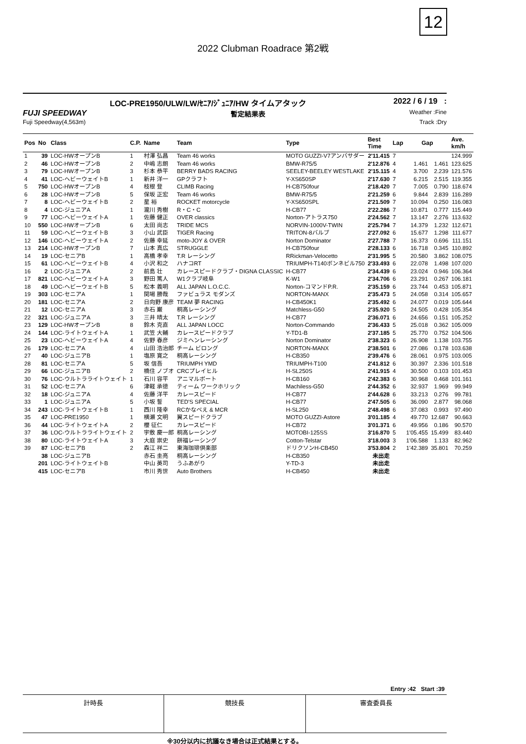12
2022 Clubman Roadrace 第2戦
LOC-PRE1950/ULW/LW/ｾﾆｱ/ｼﾞｭﾆｱ/HW タイムアタック 2022 / 6 / 19 :
FUJI SPEEDWAY 暫定結果表 Weather :Fine
Fuji Speedway(4,563m) Track :Dry
| Pos | No | Class | C.P. | Name | Team | Type | Best Time | Lap | Gap | | Ave. km/h |
| --- | --- | --- | --- | --- | --- | --- | --- | --- | --- | --- | --- |
| 1 | 39 | LOC-HWオープンB | 1 | 村澤 弘昌 | Team 46 works | MOTO GUZZI-V7アンバサダー | 2'11.415 | 7 | | | 124.999 |
| 2 | 46 | LOC-HWオープンB | 2 | 中嶋 志朗 | Team 46 works | BMW-R75/5 | 2'12.876 | 4 | 1.461 | 1.461 | 123.625 |
| 3 | 79 | LOC-HWオープンB | 3 | 杉本 恭平 | BERRY BADS RACING | SEELEY-BEELEY WESTLAKE | 2'15.115 | 4 | 3.700 | 2.239 | 121.576 |
| 4 | 41 | LOC-ヘビーウェイトB | 1 | 新井 洋一 | GPクラフト | Y-XS650SP | 2'17.630 | 7 | 6.215 | 2.515 | 119.355 |
| 5 | 750 | LOC-HWオープンB | 4 | 枝根 登 | CLIMB Racing | H-CB750four | 2'18.420 | 7 | 7.005 | 0.790 | 118.674 |
| 6 | 28 | LOC-HWオープンB | 5 | 保坂 正宏 | Team 46 works | BMW-R75/5 | 2'21.259 | 6 | 9.844 | 2.839 | 116.289 |
| 7 | 8 | LOC-ヘビーウェイトB | 2 | 星 裕 | ROCKET motorcycle | Y-XS650SPL | 2'21.509 | 7 | 10.094 | 0.250 | 116.083 |
| 8 | 4 | LOC-ジュニアA | 1 | 瀧川 秀樹 | R・C・C | H-CB77 | 2'22.286 | 7 | 10.871 | 0.777 | 115.449 |
| 9 | 77 | LOC-ヘビーウェイトA | 1 | 佐藤 健正 | OVER classics | Norton-アトラス750 | 2'24.562 | 7 | 13.147 | 2.276 | 113.632 |
| 10 | 550 | LOC-HWオープンB | 6 | 太田 尚志 | TRIDE MCS | NORVIN-1000V-TWIN | 2'25.794 | 7 | 14.379 | 1.232 | 112.671 |
| 11 | 59 | LOC-ヘビーウェイトB | 3 | 小山 武臣 | TIGER Racing | TRITON-8バルブ | 2'27.092 | 6 | 15.677 | 1.298 | 111.677 |
| 12 | 146 | LOC-ヘビーウェイトA | 2 | 佐藤 幸延 | moto-JOY & OVER | Norton Dominator | 2'27.788 | 7 | 16.373 | 0.696 | 111.151 |
| 13 | 214 | LOC-HWオープンB | 7 | 山本 真広 | STRUGGLE | H-CB750four | 2'28.133 | 6 | 16.718 | 0.345 | 110.892 |
| 14 | 19 | LOC-セニアB | 1 | 高橋 孝幸 | T.R レーシング | RRickman-Velocetto | 2'31.995 | 5 | 20.580 | 3.862 | 108.075 |
| 15 | 61 | LOC-ヘビーウェイトB | 4 | 小沢 和之 | ハナコRT | TRIUMPH-T140ボンネビル750 | 2'33.493 | 6 | 22.078 | 1.498 | 107.020 |
| 16 | 2 | LOC-ジュニアA | 2 | 前島 壮 | カレースピードクラブ・DIGNA CLASSIC | H-CB77 | 2'34.439 | 6 | 23.024 | 0.946 | 106.364 |
| 17 | 821 | LOC-ヘビーウェイトA | 3 | 野田 篤人 | W1クラブ岐阜 | K-W1 | 2'34.706 | 6 | 23.291 | 0.267 | 106.181 |
| 18 | 49 | LOC-ヘビーウェイトB | 5 | 松本 義明 | ALL JAPAN L.O.C.C. | Norton-コマンドP.R. | 2'35.159 | 6 | 23.744 | 0.453 | 105.871 |
| 19 | 303 | LOC-セニアA | 1 | 関場 勝哉 | ファビュラス モダンズ | NORTON-MANX | 2'35.473 | 5 | 24.058 | 0.314 | 105.657 |
| 20 | 181 | LOC-セニアA | 2 | 日向野 康彦 | TEAM 夢 RACING | H-CB450K1 | 2'35.492 | 6 | 24.077 | 0.019 | 105.644 |
| 21 | 12 | LOC-セニアA | 3 | 赤石 巌 | 桐高レーシング | Matchless-G50 | 2'35.920 | 5 | 24.505 | 0.428 | 105.354 |
| 22 | 321 | LOC-ジュニアA | 3 | 三井 晴太 | T.R レーシング | H-CB77 | 2'36.071 | 6 | 24.656 | 0.151 | 105.252 |
| 23 | 129 | LOC-HWオープンB | 8 | 鈴木 克直 | ALL JAPAN LOCC | Norton-Commando | 2'36.433 | 5 | 25.018 | 0.362 | 105.009 |
| 24 | 144 | LOC-ライトウェイトA | 1 | 武笠 大輔 | カレースピードクラブ | Y-TD1-B | 2'37.185 | 5 | 25.770 | 0.752 | 104.506 |
| 25 | 23 | LOC-ヘビーウェイトA | 4 | 佐野 春彦 | ジミヘンレーシング | Norton Dominator | 2'38.323 | 6 | 26.908 | 1.138 | 103.755 |
| 26 | 179 | LOC-セニアA | 4 | 山田 浩治郎 | チーム ビロング | NORTON-MANX | 2'38.501 | 6 | 27.086 | 0.178 | 103.638 |
| 27 | 40 | LOC-ジュニアB | 1 | 塩原 寛之 | 桐高レーシング | H-CB350 | 2'39.476 | 6 | 28.061 | 0.975 | 103.005 |
| 28 | 81 | LOC-セニアA | 5 | 坂 信吾 | TRIUMPH YMD | TRIUMPH-T100 | 2'41.812 | 6 | 30.397 | 2.336 | 101.518 |
| 29 | 66 | LOC-ジュニアB | 2 | 橋住 ノブオ | CRCプレイヒル | H-SL250S | 2'41.915 | 4 | 30.500 | 0.103 | 101.453 |
| 30 | 76 | LOC-ウルトラライトウェイト | 1 | 石川 容平 | アニマルボート | H-CB160 | 2'42.383 | 6 | 30.968 | 0.468 | 101.161 |
| 31 | 52 | LOC-セニアA | 6 | 津軽 承徳 | ティーム ワークホリック | Machiless-G50 | 2'44.352 | 6 | 32.937 | 1.969 | 99.949 |
| 32 | 18 | LOC-ジュニアA | 4 | 佐藤 洋平 | カレースピード | H-CB77 | 2'44.628 | 6 | 33.213 | 0.276 | 99.781 |
| 33 | 1 | LOC-ジュニアA | 5 | 小坂 誓 | TED'S SPECIAL | H-CB77 | 2'47.505 | 6 | 36.090 | 2.877 | 98.068 |
| 34 | 243 | LOC-ライトウェイトB | 1 | 西川 隆幸 | RCかなべえ & MCR | H-SL250 | 2'48.498 | 6 | 37.083 | 0.993 | 97.490 |
| 35 | 47 | LOC-PRE1950 | 1 | 横瀬 文明 | 翼スピードクラブ | MOTO GUZZI-Astore | 3'01.185 | 4 | 49.770 | 12.687 | 90.663 |
| 36 | 44 | LOC-ライトウェイトA | 2 | 櫻 征仁 | カレースピード | H-CB72 | 3'01.371 | 6 | 49.956 | 0.186 | 90.570 |
| 37 | 36 | LOC-ウルトラライトウェイト | 2 | 宇敷 慶一郎 | 桐高レーシング | MOTOBI-125SS | 3'16.870 | 5 | 1'05.455 | 15.499 | 83.440 |
| 38 | 80 | LOC-ライトウェイトA | 3 | 大庭 崇史 | 餅福レーシング | Cotton-Telstar | 3'18.003 | 3 | 1'06.588 | 1.133 | 82.962 |
| 39 | 87 | LOC-セニアB | 2 | 森江 祥二 | 東海珈琲倶楽部 | ドリクソンH-CB450 | 3'53.804 | 2 | 1'42.389 | 35.801 | 70.259 |
| | 38 | LOC-ジュニアB | | 赤石 圭亮 | 桐高レーシング | H-CB350 | 未出走 | | | | |
| | 201 | LOC-ライトウェイトB | | 中山 英司 | うふあがり | Y-TD-3 | 未出走 | | | | |
| | 415 | LOC-セニアB | | 市川 秀世 | Auto Brothers | H-CB450 | 未出走 | | | | |
Entry :42 Start :39
計時長 競技長 審査委員長
※30分以内に抗議なき場合は正式結果とする。